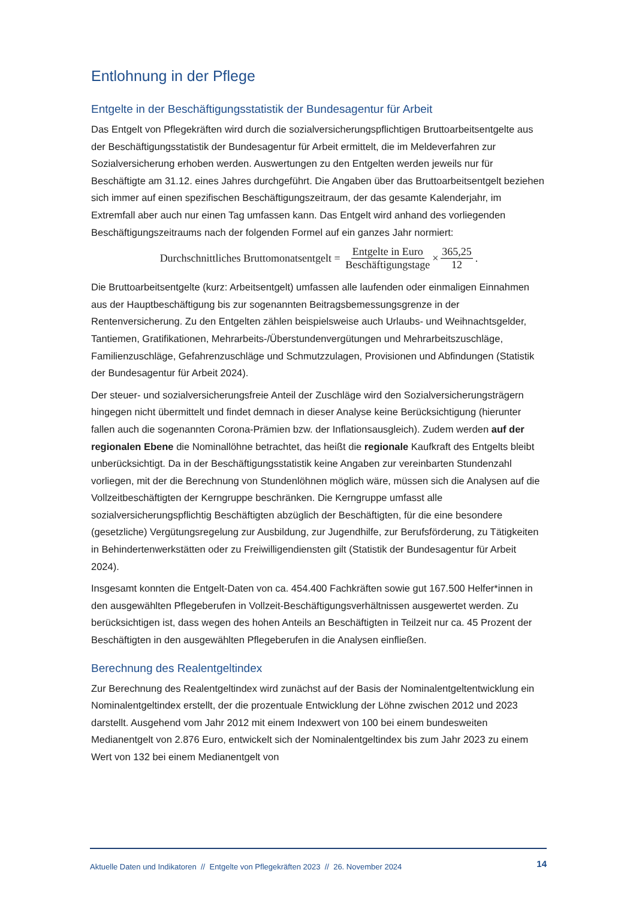Entlohnung in der Pflege
Entgelte in der Beschäftigungsstatistik der Bundesagentur für Arbeit
Das Entgelt von Pflegekräften wird durch die sozialversicherungspflichtigen Bruttoarbeitsentgelte aus der Beschäftigungsstatistik der Bundesagentur für Arbeit ermittelt, die im Meldeverfahren zur Sozialversicherung erhoben werden. Auswertungen zu den Entgelten werden jeweils nur für Beschäftigte am 31.12. eines Jahres durchgeführt. Die Angaben über das Bruttoarbeitsentgelt beziehen sich immer auf einen spezifischen Beschäftigungszeitraum, der das gesamte Kalenderjahr, im Extremfall aber auch nur einen Tag umfassen kann. Das Entgelt wird anhand des vorliegenden Beschäftigungszeitraums nach der folgenden Formel auf ein ganzes Jahr normiert:
Durchschnittliches Bruttomonatsentgelt = Entgelte in Euro Beschäftigungstage × 365,25 12.
Die Bruttoarbeitsentgelte (kurz: Arbeitsentgelt) umfassen alle laufenden oder einmaligen Einnahmen aus der Hauptbeschäftigung bis zur sogenannten Beitragsbemessungsgrenze in der Rentenversicherung. Zu den Entgelten zählen beispielsweise auch Urlaubs- und Weihnachtsgelder, Tantiemen, Gratifikationen, Mehrarbeits-/Überstundenvergütungen und Mehrarbeitszuschläge, Familienzuschläge, Gefahrenzuschläge und Schmutzzulagen, Provisionen und Abfindungen (Statistik der Bundesagentur für Arbeit 2024).
Der steuer- und sozialversicherungsfreie Anteil der Zuschläge wird den Sozialversicherungsträgern hingegen nicht übermittelt und findet demnach in dieser Analyse keine Berücksichtigung (hierunter fallen auch die sogenannten Corona-Prämien bzw. der Inflationsausgleich). Zudem werden auf der regionalen Ebene die Nominallöhne betrachtet, das heißt die regionale Kaufkraft des Entgelts bleibt unberücksichtigt. Da in der Beschäftigungsstatistik keine Angaben zur vereinbarten Stundenzahl vorliegen, mit der die Berechnung von Stundenlöhnen möglich wäre, müssen sich die Analysen auf die Vollzeitbeschäftigten der Kerngruppe beschränken. Die Kerngruppe umfasst alle sozialversicherungspflichtig Beschäftigten abzüglich der Beschäftigten, für die eine besondere (gesetzliche) Vergütungsregelung zur Ausbildung, zur Jugendhilfe, zur Berufsförderung, zu Tätigkeiten in Behindertenwerkstätten oder zu Freiwilligendiensten gilt (Statistik der Bundesagentur für Arbeit 2024).
Insgesamt konnten die Entgelt-Daten von ca. 454.400 Fachkräften sowie gut 167.500 Helfer*innen in den ausgewählten Pflegeberufen in Vollzeit-Beschäftigungsverhältnissen ausgewertet werden. Zu berücksichtigen ist, dass wegen des hohen Anteils an Beschäftigten in Teilzeit nur ca. 45 Prozent der Beschäftigten in den ausgewählten Pflegeberufen in die Analysen einfließen.
Berechnung des Realentgeltindex
Zur Berechnung des Realentgeltindex wird zunächst auf der Basis der Nominalentgeltentwicklung ein Nominalentgeltindex erstellt, der die prozentuale Entwicklung der Löhne zwischen 2012 und 2023 darstellt. Ausgehend vom Jahr 2012 mit einem Indexwert von 100 bei einem bundesweiten Medianentgelt von 2.876 Euro, entwickelt sich der Nominalentgeltindex bis zum Jahr 2023 zu einem Wert von 132 bei einem Medianentgelt von
Aktuelle Daten und Indikatoren // Entgelte von Pflegekräften 2023 // 26. November 2024 14